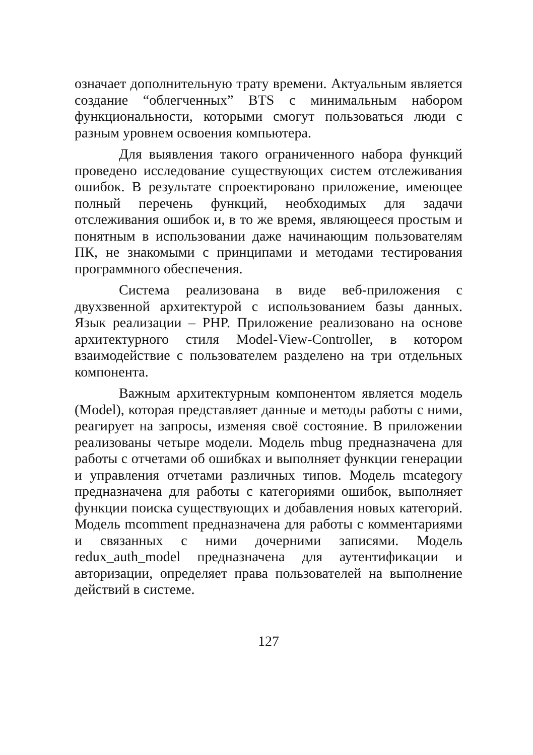означает дополнительную трату времени. Актуальным является создание “облегченных” BTS с минимальным набором функциональности, которыми смогут пользоваться люди с разным уровнем освоения компьютера.
Для выявления такого ограниченного набора функций проведено исследование существующих систем отслеживания ошибок. В результате спроектировано приложение, имеющее полный перечень функций, необходимых для задачи отслеживания ошибок и, в то же время, являющееся простым и понятным в использовании даже начинающим пользователям ПК, не знакомыми с принципами и методами тестирования программного обеспечения.
Система реализована в виде веб-приложения с двухзвенной архитектурой с использованием базы данных. Язык реализации – PHP. Приложение реализовано на основе архитектурного стиля Model-View-Controller, в котором взаимодействие с пользователем разделено на три отдельных компонента.
Важным архитектурным компонентом является модель (Model), которая представляет данные и методы работы с ними, реагирует на запросы, изменяя своё состояние. В приложении реализованы четыре модели. Модель mbug предназначена для работы с отчетами об ошибках и выполняет функции генерации и управления отчетами различных типов. Модель mcategory предназначена для работы с категориями ошибок, выполняет функции поиска существующих и добавления новых категорий. Модель mcomment предназначена для работы с комментариями и связанных с ними дочерними записями. Модель redux_auth_model предназначена для аутентификации и авторизации, определяет права пользователей на выполнение действий в системе.
127